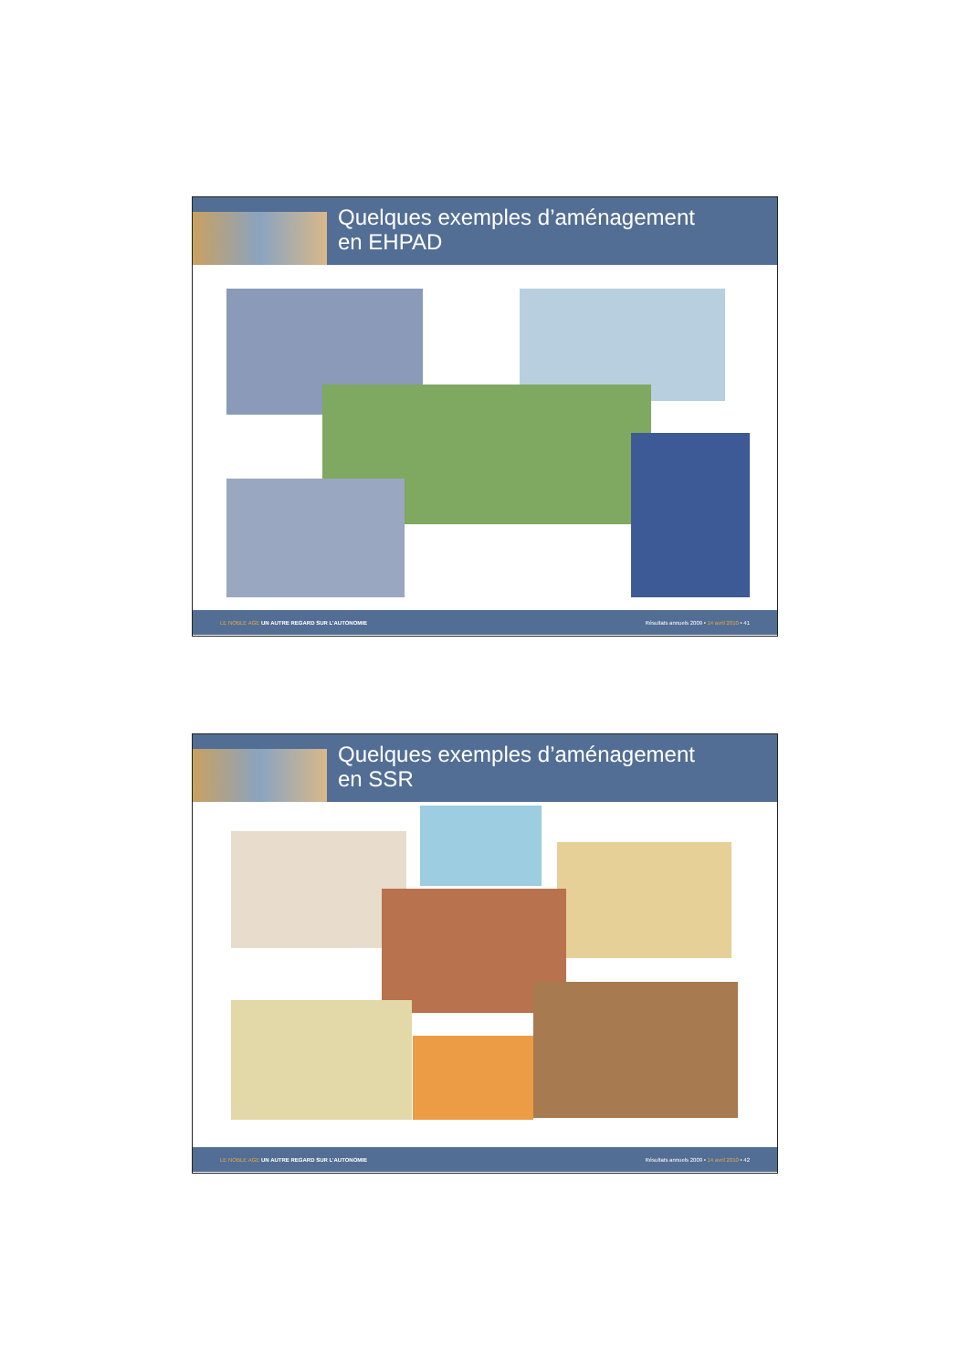Quelques exemples d’aménagement
en EHPAD
LE NOBLE AGE UN AUTRE REGARD SUR L’AUTONOMIE Résultats annuels 2009 • 14 avril 2010 • 41
Quelques exemples d’aménagement
en SSR
LE NOBLE AGE UN AUTRE REGARD SUR L’AUTONOMIE Résultats annuels 2009 • 14 avril 2010 • 42